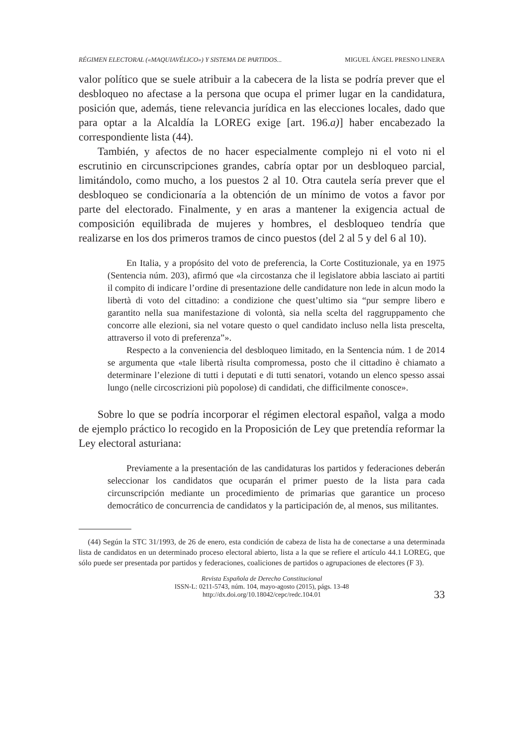RÉGIMEN ELECTORAL («MAQUIAVÉLICO») Y SISTEMA DE PARTIDOS... MIGUEL ÁNGEL PRESNO LINERA
valor político que se suele atribuir a la cabecera de la lista se podría prever que el desbloqueo no afectase a la persona que ocupa el primer lugar en la candidatura, posición que, además, tiene relevancia jurídica en las elecciones locales, dado que para optar a la Alcaldía la LOREG exige [art. 196.a)] haber encabezado la correspondiente lista (44).
También, y afectos de no hacer especialmente complejo ni el voto ni el escrutinio en circunscripciones grandes, cabría optar por un desbloqueo parcial, limitándolo, como mucho, a los puestos 2 al 10. Otra cautela sería prever que el desbloqueo se condicionaría a la obtención de un mínimo de votos a favor por parte del electorado. Finalmente, y en aras a mantener la exigencia actual de composición equilibrada de mujeres y hombres, el desbloqueo tendría que realizarse en los dos primeros tramos de cinco puestos (del 2 al 5 y del 6 al 10).
En Italia, y a propósito del voto de preferencia, la Corte Costituzionale, ya en 1975 (Sentencia núm. 203), afirmó que «la circostanza che il legislatore abbia lasciato ai partiti il compito di indicare l’ordine di presentazione delle candidature non lede in alcun modo la libertà di voto del cittadino: a condizione che quest’ultimo sia “pur sempre libero e garantito nella sua manifestazione di volontà, sia nella scelta del raggruppamento che concorre alle elezioni, sia nel votare questo o quel candidato incluso nella lista prescelta, attraverso il voto di preferenza”».
Respecto a la conveniencia del desbloqueo limitado, en la Sentencia núm. 1 de 2014 se argumenta que «tale libertà risulta compromessa, posto che il cittadino è chiamato a determinare l’elezione di tutti i deputati e di tutti senatori, votando un elenco spesso assai lungo (nelle circoscrizioni più popolose) di candidati, che difficilmente conosce».
Sobre lo que se podría incorporar el régimen electoral español, valga a modo de ejemplo práctico lo recogido en la Proposición de Ley que pretendía reformar la Ley electoral asturiana:
Previamente a la presentación de las candidaturas los partidos y federaciones deberán seleccionar los candidatos que ocuparán el primer puesto de la lista para cada circunscripción mediante un procedimiento de primarias que garantice un proceso democrático de concurrencia de candidatos y la participación de, al menos, sus militantes.
(44) Según la STC 31/1993, de 26 de enero, esta condición de cabeza de lista ha de conectarse a una determinada lista de candidatos en un determinado proceso electoral abierto, lista a la que se refiere el artículo 44.1 LOREG, que sólo puede ser presentada por partidos y federaciones, coaliciones de partidos o agrupaciones de electores (F 3).
Revista Española de Derecho Constitucional
ISSN-L: 0211-5743, núm. 104, mayo-agosto (2015), págs. 13-48
http://dx.doi.org/10.18042/cepc/redc.104.01
33